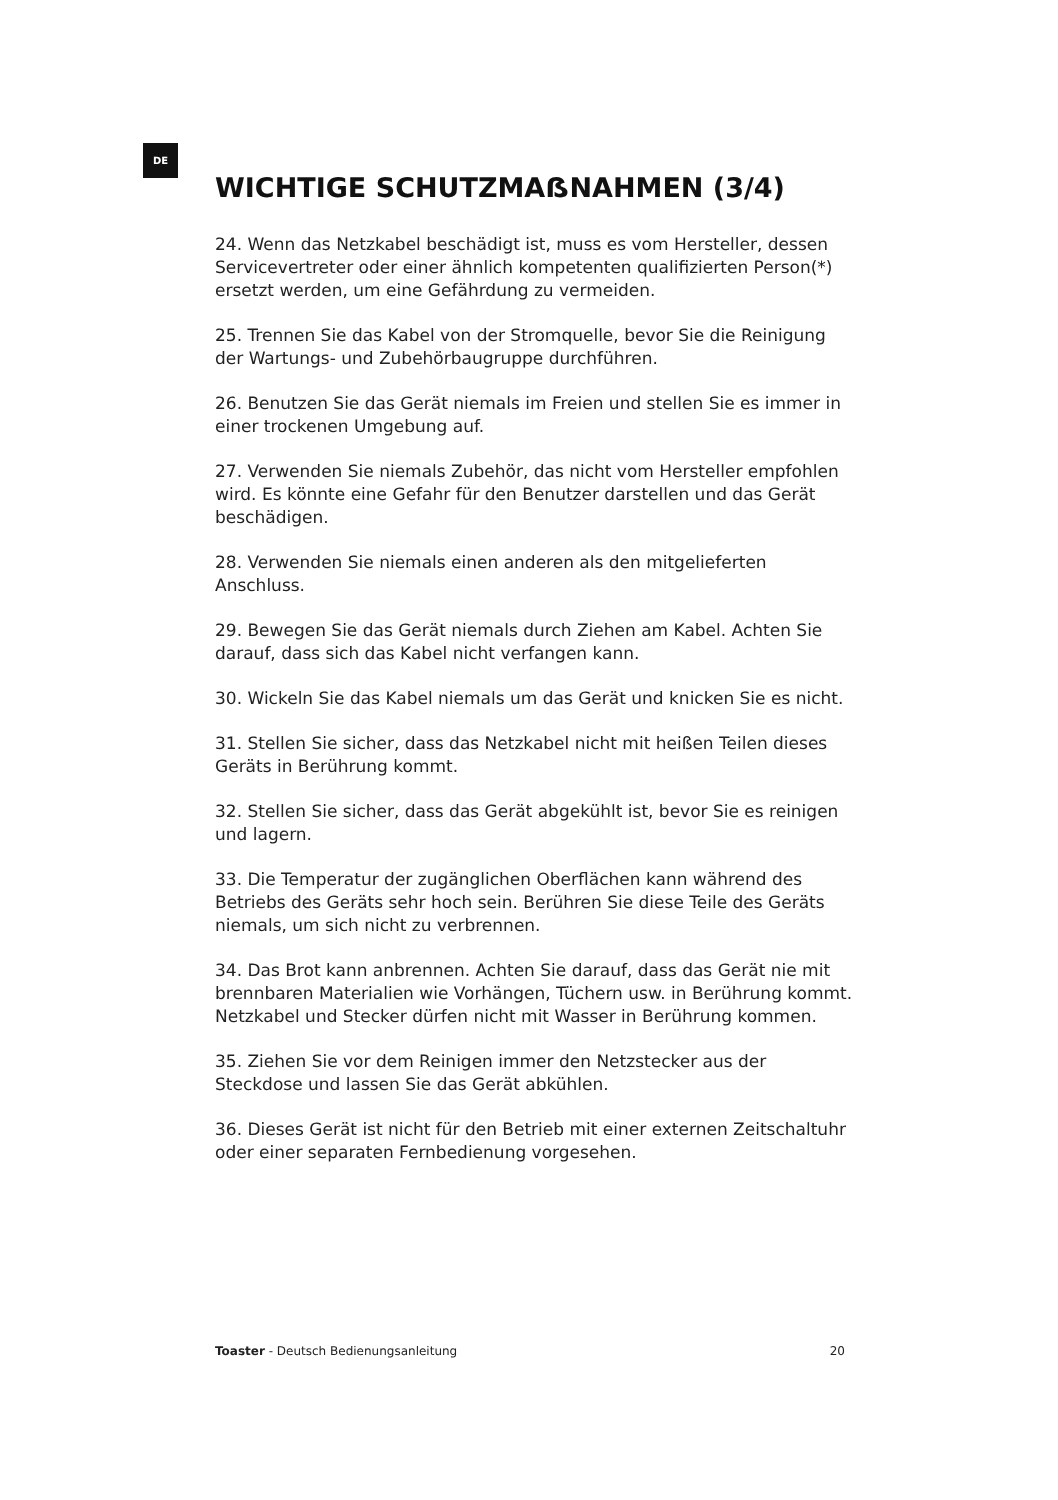DE
WICHTIGE SCHUTZMAẞNAHMEN (3/4)
24. Wenn das Netzkabel beschädigt ist, muss es vom Hersteller, dessen Servicevertreter oder einer ähnlich kompetenten qualifizierten Person(*) ersetzt werden, um eine Gefährdung zu vermeiden.
25. Trennen Sie das Kabel von der Stromquelle, bevor Sie die Reinigung der Wartungs- und Zubehörbaugruppe durchführen.
26. Benutzen Sie das Gerät niemals im Freien und stellen Sie es immer in einer trockenen Umgebung auf.
27. Verwenden Sie niemals Zubehör, das nicht vom Hersteller empfohlen wird. Es könnte eine Gefahr für den Benutzer darstellen und das Gerät beschädigen.
28. Verwenden Sie niemals einen anderen als den mitgelieferten Anschluss.
29. Bewegen Sie das Gerät niemals durch Ziehen am Kabel. Achten Sie darauf, dass sich das Kabel nicht verfangen kann.
30. Wickeln Sie das Kabel niemals um das Gerät und knicken Sie es nicht.
31. Stellen Sie sicher, dass das Netzkabel nicht mit heißen Teilen dieses Geräts in Berührung kommt.
32. Stellen Sie sicher, dass das Gerät abgekühlt ist, bevor Sie es reinigen und lagern.
33. Die Temperatur der zugänglichen Oberflächen kann während des Betriebs des Geräts sehr hoch sein. Berühren Sie diese Teile des Geräts niemals, um sich nicht zu verbrennen.
34. Das Brot kann anbrennen. Achten Sie darauf, dass das Gerät nie mit brennbaren Materialien wie Vorhängen, Tüchern usw. in Berührung kommt. Netzkabel und Stecker dürfen nicht mit Wasser in Berührung kommen.
35. Ziehen Sie vor dem Reinigen immer den Netzstecker aus der Steckdose und lassen Sie das Gerät abkühlen.
36. Dieses Gerät ist nicht für den Betrieb mit einer externen Zeitschaltuhr oder einer separaten Fernbedienung vorgesehen.
Toaster - Deutsch Bedienungsanleitung 20